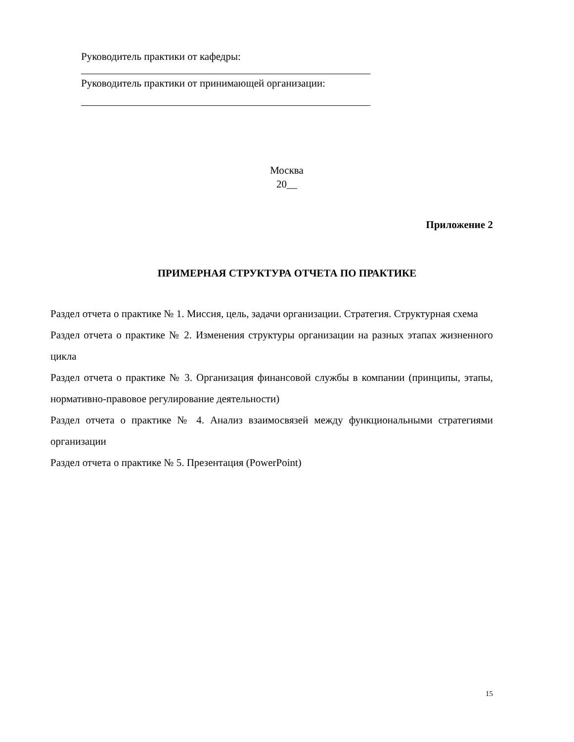Руководитель практики от кафедры:
Руководитель практики от принимающей организации:
Москва
20__
Приложение 2
ПРИМЕРНАЯ СТРУКТУРА ОТЧЕТА ПО ПРАКТИКЕ
Раздел отчета о практике № 1. Миссия, цель, задачи организации. Стратегия. Структурная схема
Раздел отчета о практике № 2. Изменения структуры организации на разных этапах жизненного цикла
Раздел отчета о практике № 3. Организация финансовой службы в компании (принципы, этапы, нормативно-правовое регулирование деятельности)
Раздел отчета о практике № 4. Анализ взаимосвязей между функциональными стратегиями организации
Раздел отчета о практике № 5. Презентация (PowerPoint)
15